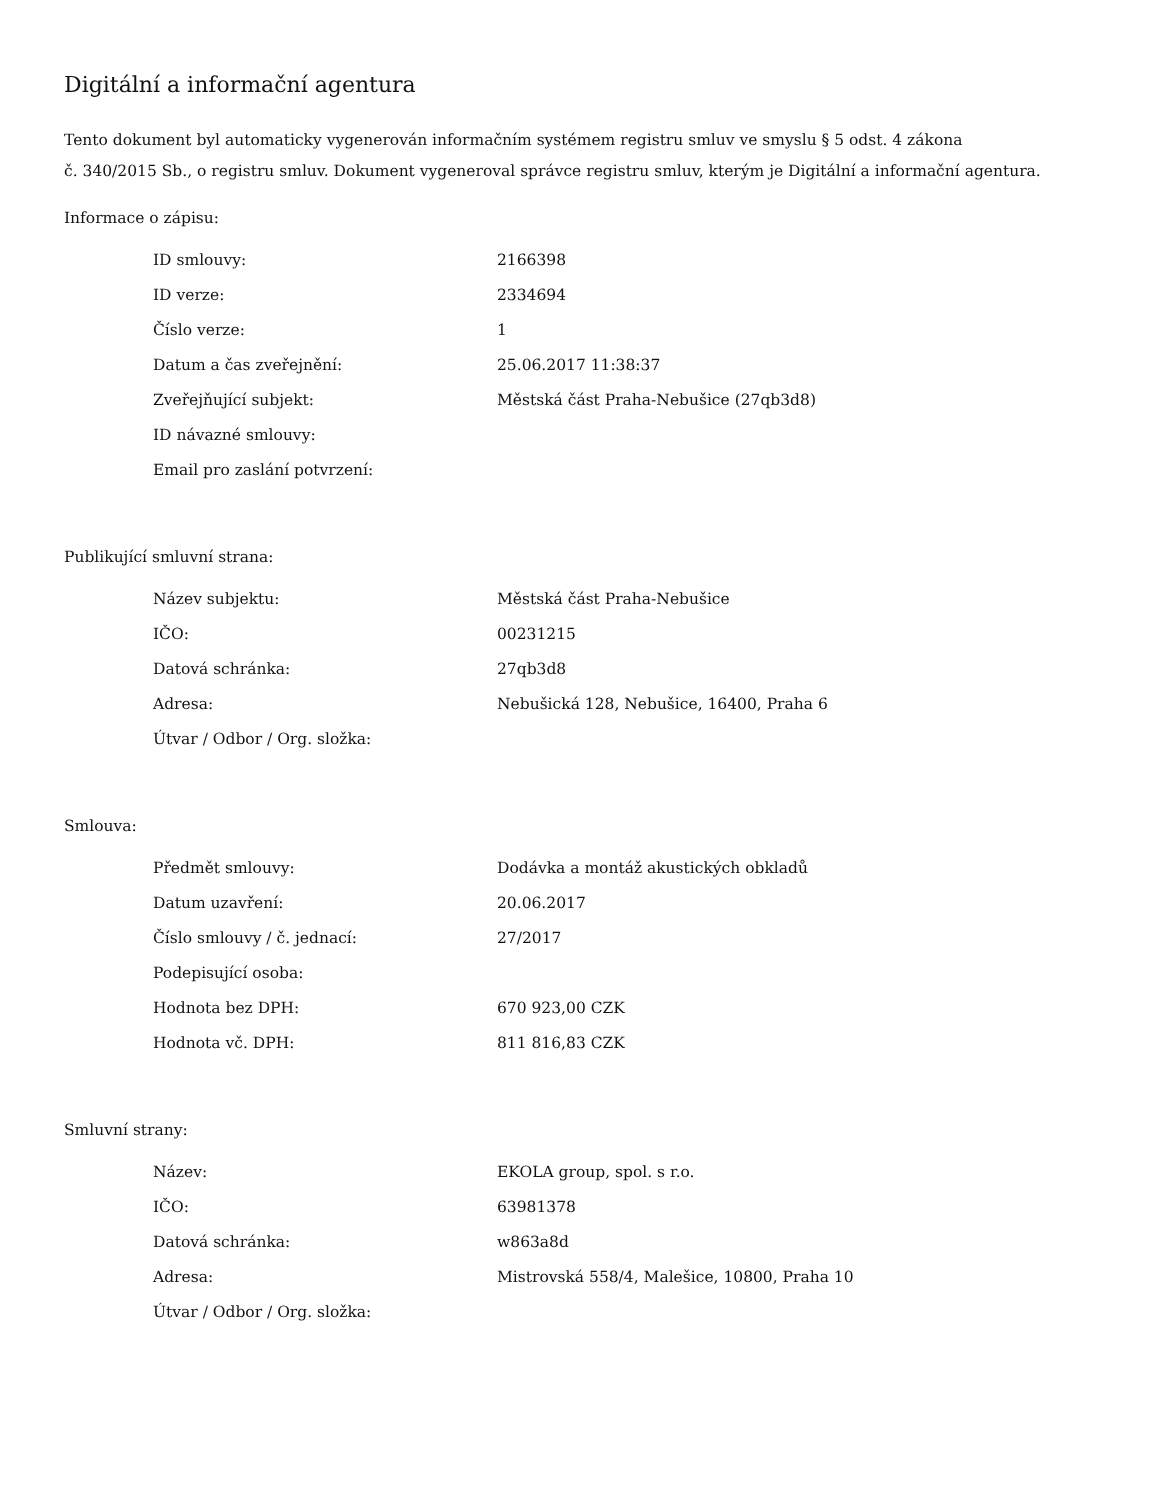Digitální a informační agentura
Tento dokument byl automaticky vygenerován informačním systémem registru smluv ve smyslu § 5 odst. 4 zákona
č. 340/2015 Sb., o registru smluv. Dokument vygeneroval správce registru smluv, kterým je Digitální a informační agentura.
Informace o zápisu:
| ID smlouvy: | 2166398 |
| ID verze: | 2334694 |
| Číslo verze: | 1 |
| Datum a čas zveřejnění: | 25.06.2017 11:38:37 |
| Zveřejňující subjekt: | Městská část Praha-Nebušice (27qb3d8) |
| ID návazné smlouvy: | |
| Email pro zaslání potvrzení: | |
Publikující smluvní strana:
| Název subjektu: | Městská část Praha-Nebušice |
| IČO: | 00231215 |
| Datová schránka: | 27qb3d8 |
| Adresa: | Nebušická 128, Nebušice, 16400, Praha 6 |
| Útvar / Odbor / Org. složka: | |
Smlouva:
| Předmět smlouvy: | Dodávka a montáž akustických obkladů |
| Datum uzavření: | 20.06.2017 |
| Číslo smlouvy / č. jednací: | 27/2017 |
| Podepisující osoba: | |
| Hodnota bez DPH: | 670 923,00 CZK |
| Hodnota vč. DPH: | 811 816,83 CZK |
Smluvní strany:
| Název: | EKOLA group, spol. s r.o. |
| IČO: | 63981378 |
| Datová schránka: | w863a8d |
| Adresa: | Mistrovská 558/4, Malešice, 10800, Praha 10 |
| Útvar / Odbor / Org. složka: | |